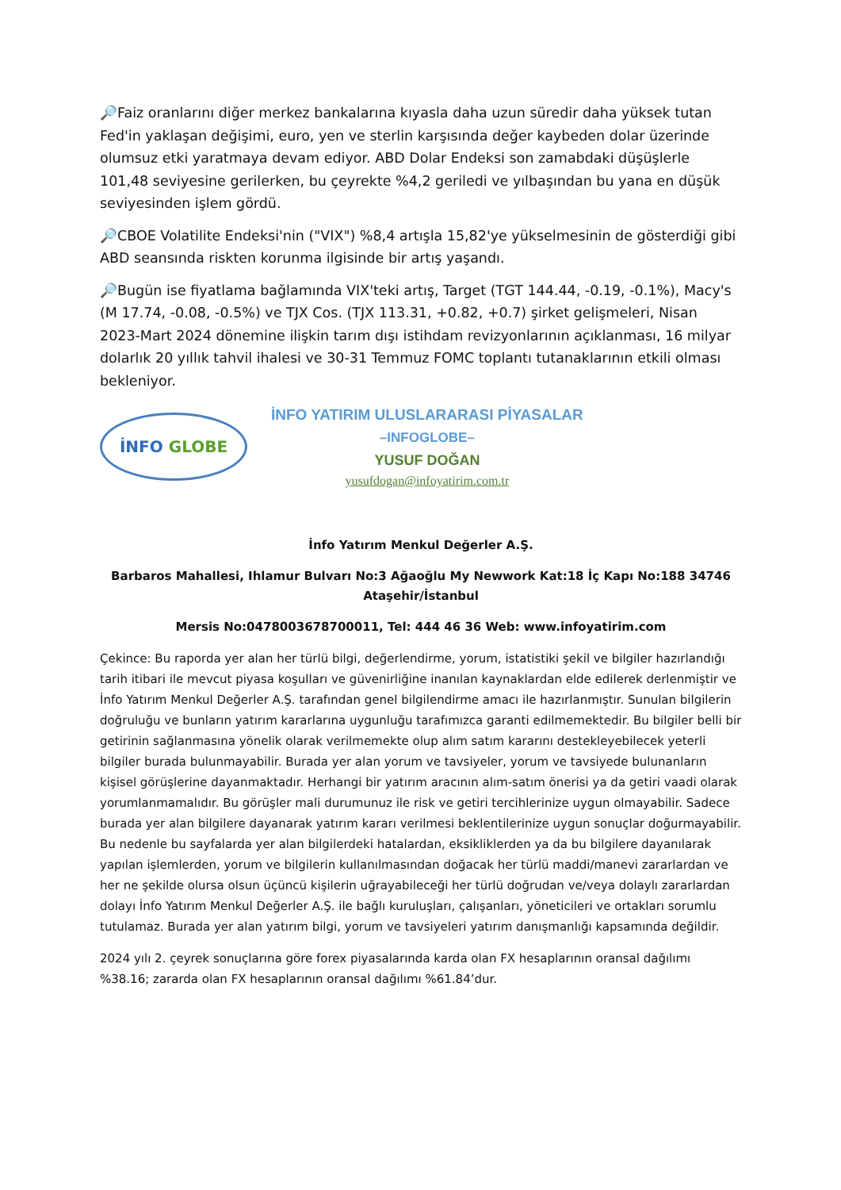🔎Faiz oranlarını diğer merkez bankalarına kıyasla daha uzun süredir daha yüksek tutan Fed'in yaklaşan değişimi, euro, yen ve sterlin karşısında değer kaybeden dolar üzerinde olumsuz etki yaratmaya devam ediyor. ABD Dolar Endeksi son zamabdaki düşüşlerle 101,48 seviyesine gerilerken, bu çeyrekte %4,2 geriledi ve yılbaşından bu yana en düşük seviyesinden işlem gördü.
🔎CBOE Volatilite Endeksi'nin ("VIX") %8,4 artışla 15,82'ye yükselmesinin de gösterdiği gibi ABD seansında riskten korunma ilgisinde bir artış yaşandı.
🔎Bugün ise fiyatlama bağlamında VIX'teki artış, Target (TGT 144.44, -0.19, -0.1%), Macy's (M 17.74, -0.08, -0.5%) ve TJX Cos. (TJX 113.31, +0.82, +0.7) şirket gelişmeleri, Nisan 2023-Mart 2024 dönemine ilişkin tarım dışı istihdam revizyonlarının açıklanması, 16 milyar dolarlık 20 yıllık tahvil ihalesi ve 30-31 Temmuz FOMC toplantı tutanaklarının etkili olması bekleniyor.
İNFO GLOBE
İNFO YATIRIM ULUSLARARASI PİYASALAR
–INFOGLOBE–
YUSUF DOĞAN
yusufdogan@infoyatirim.com.tr
İnfo Yatırım Menkul Değerler A.Ş.
Barbaros Mahallesi, Ihlamur Bulvarı No:3 Ağaoğlu My Newwork Kat:18 İç Kapı No:188 34746 Ataşehir/İstanbul
Mersis No:0478003678700011, Tel: 444 46 36 Web: www.infoyatirim.com
Çekince: Bu raporda yer alan her türlü bilgi, değerlendirme, yorum, istatistiki şekil ve bilgiler hazırlandığı tarih itibari ile mevcut piyasa koşulları ve güvenirliğine inanılan kaynaklardan elde edilerek derlenmiştir ve İnfo Yatırım Menkul Değerler A.Ş. tarafından genel bilgilendirme amacı ile hazırlanmıştır. Sunulan bilgilerin doğruluğu ve bunların yatırım kararlarına uygunluğu tarafımızca garanti edilmemektedir. Bu bilgiler belli bir getirinin sağlanmasına yönelik olarak verilmemekte olup alım satım kararını destekleyebilecek yeterli bilgiler burada bulunmayabilir. Burada yer alan yorum ve tavsiyeler, yorum ve tavsiyede bulunanların kişisel görüşlerine dayanmaktadır. Herhangi bir yatırım aracının alım-satım önerisi ya da getiri vaadi olarak yorumlanmamalıdır. Bu görüşler mali durumunuz ile risk ve getiri tercihlerinize uygun olmayabilir. Sadece burada yer alan bilgilere dayanarak yatırım kararı verilmesi beklentilerinize uygun sonuçlar doğurmayabilir. Bu nedenle bu sayfalarda yer alan bilgilerdeki hatalardan, eksikliklerden ya da bu bilgilere dayanılarak yapılan işlemlerden, yorum ve bilgilerin kullanılmasından doğacak her türlü maddi/manevi zararlardan ve her ne şekilde olursa olsun üçüncü kişilerin uğrayabileceği her türlü doğrudan ve/veya dolaylı zararlardan dolayı İnfo Yatırım Menkul Değerler A.Ş. ile bağlı kuruluşları, çalışanları, yöneticileri ve ortakları sorumlu tutulamaz. Burada yer alan yatırım bilgi, yorum ve tavsiyeleri yatırım danışmanlığı kapsamında değildir.
2024 yılı 2. çeyrek sonuçlarına göre forex piyasalarında karda olan FX hesaplarının oransal dağılımı %38.16; zararda olan FX hesaplarının oransal dağılımı %61.84’dur.